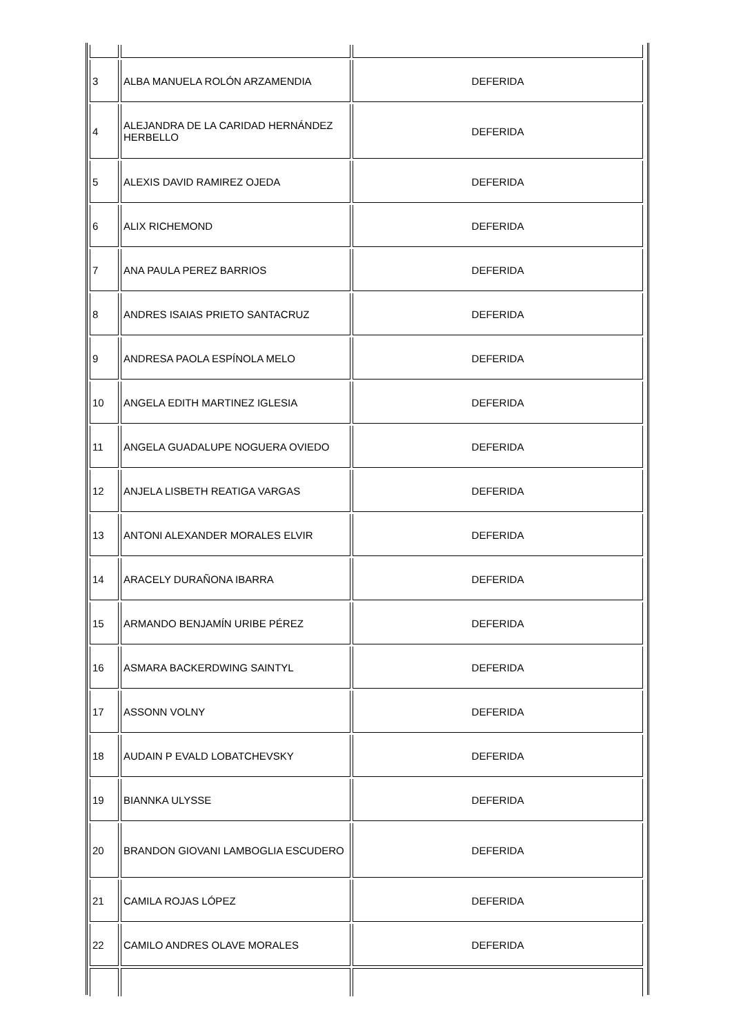| 3 | ALBA MANUELA ROLÓN ARZAMENDIA | DEFERIDA |
| 4 | ALEJANDRA DE LA CARIDAD HERNÁNDEZ HERBELLO | DEFERIDA |
| 5 | ALEXIS DAVID RAMIREZ OJEDA | DEFERIDA |
| 6 | ALIX RICHEMOND | DEFERIDA |
| 7 | ANA PAULA PEREZ BARRIOS | DEFERIDA |
| 8 | ANDRES ISAIAS PRIETO SANTACRUZ | DEFERIDA |
| 9 | ANDRESA PAOLA ESPÍNOLA MELO | DEFERIDA |
| 10 | ANGELA EDITH MARTINEZ IGLESIA | DEFERIDA |
| 11 | ANGELA GUADALUPE NOGUERA OVIEDO | DEFERIDA |
| 12 | ANJELA LISBETH REATIGA VARGAS | DEFERIDA |
| 13 | ANTONI ALEXANDER MORALES ELVIR | DEFERIDA |
| 14 | ARACELY DURAÑONA IBARRA | DEFERIDA |
| 15 | ARMANDO BENJAMÍN URIBE PÉREZ | DEFERIDA |
| 16 | ASMARA BACKERDWING SAINTYL | DEFERIDA |
| 17 | ASSONN VOLNY | DEFERIDA |
| 18 | AUDAIN P EVALD LOBATCHEVSKY | DEFERIDA |
| 19 | BIANNKA ULYSSE | DEFERIDA |
| 20 | BRANDON GIOVANI LAMBOGLIA ESCUDERO | DEFERIDA |
| 21 | CAMILA ROJAS LÓPEZ | DEFERIDA |
| 22 | CAMILO ANDRES OLAVE MORALES | DEFERIDA |